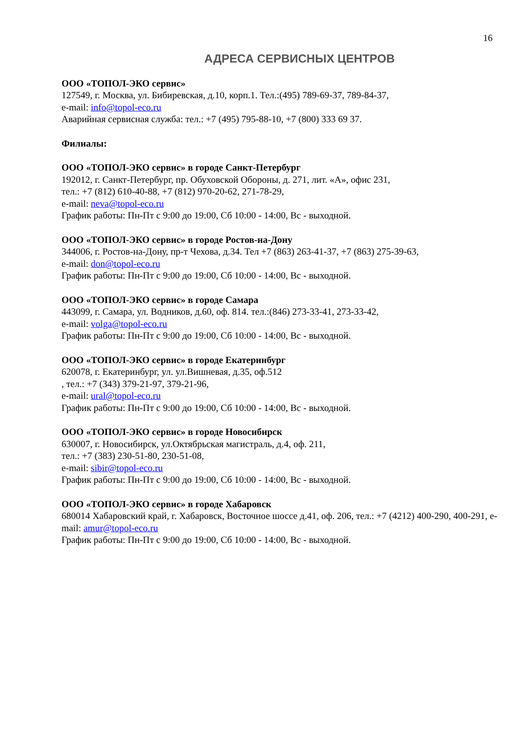16
АДРЕСА СЕРВИСНЫХ ЦЕНТРОВ
ООО «ТОПОЛ-ЭКО сервис»
127549, г. Москва, ул. Бибиревская, д.10, корп.1. Тел.:(495) 789-69-37, 789-84-37,
e-mail: info@topol-eco.ru
Аварийная сервисная служба: тел.: +7 (495) 795-88-10, +7 (800) 333 69 37.
Филиалы:
ООО «ТОПОЛ-ЭКО сервис» в городе Санкт-Петербург
192012, г. Санкт-Петербург, пр. Обуховской Обороны, д. 271, лит. «А», офис 231,
тел.: +7 (812) 610-40-88, +7 (812) 970-20-62, 271-78-29,
e-mail: neva@topol-eco.ru
График работы: Пн-Пт с 9:00 до 19:00, Сб 10:00 - 14:00, Вс - выходной.
ООО «ТОПОЛ-ЭКО сервис» в городе Ростов-на-Дону
344006, г. Ростов-на-Дону, пр-т Чехова, д.34. Тел +7 (863) 263-41-37, +7 (863) 275-39-63,
e-mail: don@topol-eco.ru
График работы: Пн-Пт с 9:00 до 19:00, Сб 10:00 - 14:00, Вс - выходной.
ООО «ТОПОЛ-ЭКО сервис» в городе Самара
443099, г. Самара, ул. Водников, д.60, оф. 814. тел.:(846) 273-33-41, 273-33-42,
e-mail: volga@topol-eco.ru
График работы: Пн-Пт с 9:00 до 19:00, Сб 10:00 - 14:00, Вс - выходной.
ООО «ТОПОЛ-ЭКО сервис» в городе Екатеринбург
620078, г. Екатеринбург, ул. ул.Вишневая, д.35, оф.512
, тел.: +7 (343) 379-21-97, 379-21-96,
e-mail: ural@topol-eco.ru
График работы: Пн-Пт с 9:00 до 19:00, Сб 10:00 - 14:00, Вс - выходной.
ООО «ТОПОЛ-ЭКО сервис» в городе Новосибирск
630007, г. Новосибирск, ул.Октябрьская магистраль, д.4, оф. 211,
тел.: +7 (383) 230-51-80, 230-51-08,
e-mail: sibir@topol-eco.ru
График работы: Пн-Пт с 9:00 до 19:00, Сб 10:00 - 14:00, Вс - выходной.
ООО «ТОПОЛ-ЭКО сервис» в городе Хабаровск
680014 Хабаровский край, г. Хабаровск, Восточное шоссе д.41, оф. 206, тел.: +7 (4212) 400-290, 400-291, e-mail: amur@topol-eco.ru
График работы: Пн-Пт с 9:00 до 19:00, Сб 10:00 - 14:00, Вс - выходной.